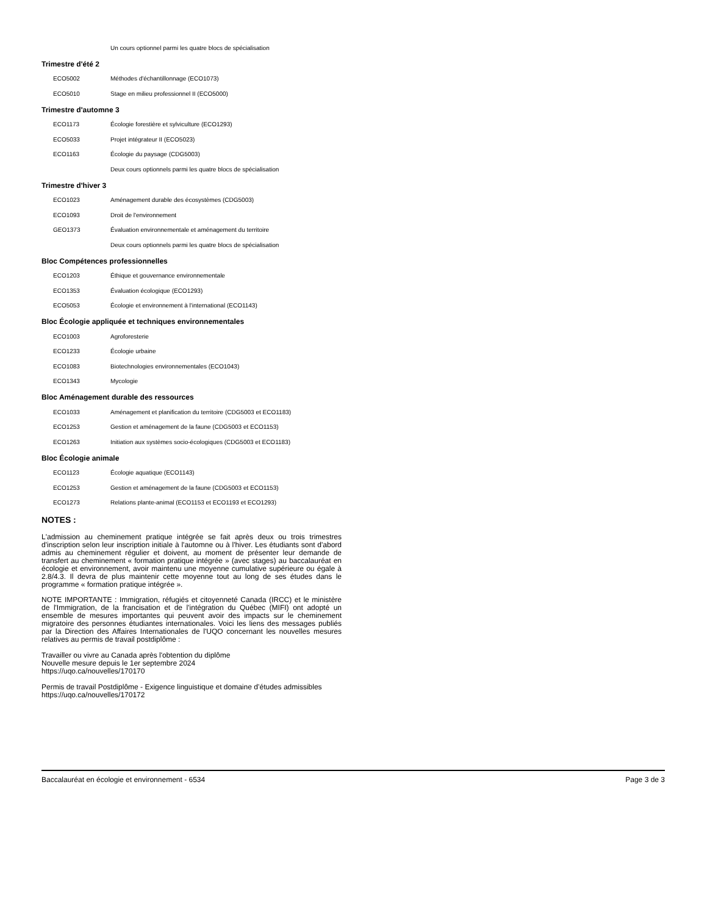| | Un cours optionnel parmi les quatre blocs de spécialisation |
Trimestre d'été 2
| ECO5002 | Méthodes d'échantillonnage (ECO1073) |
| ECO5010 | Stage en milieu professionnel II (ECO5000) |
Trimestre d'automne 3
| ECO1173 | Écologie forestière et sylviculture (ECO1293) |
| ECO5033 | Projet intégrateur II (ECO5023) |
| ECO1163 | Écologie du paysage (CDG5003) |
| | Deux cours optionnels parmi les quatre blocs de spécialisation |
Trimestre d'hiver 3
| ECO1023 | Aménagement durable des écosystèmes (CDG5003) |
| ECO1093 | Droit de l'environnement |
| GEO1373 | Évaluation environnementale et aménagement du territoire |
| | Deux cours optionnels parmi les quatre blocs de spécialisation |
Bloc Compétences professionnelles
| ECO1203 | Éthique et gouvernance environnementale |
| ECO1353 | Évaluation écologique (ECO1293) |
| ECO5053 | Écologie et environnement à l'international (ECO1143) |
Bloc Écologie appliquée et techniques environnementales
| ECO1003 | Agroforesterie |
| ECO1233 | Écologie urbaine |
| ECO1083 | Biotechnologies environnementales (ECO1043) |
| ECO1343 | Mycologie |
Bloc Aménagement durable des ressources
| ECO1033 | Aménagement et planification du territoire (CDG5003 et ECO1183) |
| ECO1253 | Gestion et aménagement de la faune (CDG5003 et ECO1153) |
| ECO1263 | Initiation aux systèmes socio-écologiques (CDG5003 et ECO1183) |
Bloc Écologie animale
| ECO1123 | Écologie aquatique (ECO1143) |
| ECO1253 | Gestion et aménagement de la faune (CDG5003 et ECO1153) |
| ECO1273 | Relations plante-animal (ECO1153 et ECO1193 et ECO1293) |
NOTES :
L'admission au cheminement pratique intégrée se fait après deux ou trois trimestres d'inscription selon leur inscription initiale à l'automne ou à l'hiver. Les étudiants sont d'abord admis au cheminement régulier et doivent, au moment de présenter leur demande de transfert au cheminement « formation pratique intégrée » (avec stages) au baccalauréat en écologie et environnement, avoir maintenu une moyenne cumulative supérieure ou égale à 2.8/4.3. Il devra de plus maintenir cette moyenne tout au long de ses études dans le programme « formation pratique intégrée ».
NOTE IMPORTANTE : Immigration, réfugiés et citoyenneté Canada (IRCC) et le ministère de l'Immigration, de la francisation et de l'intégration du Québec (MIFI) ont adopté un ensemble de mesures importantes qui peuvent avoir des impacts sur le cheminement migratoire des personnes étudiantes internationales. Voici les liens des messages publiés par la Direction des Affaires Internationales de l'UQO concernant les nouvelles mesures relatives au permis de travail postdiplôme :
Travailler ou vivre au Canada après l'obtention du diplôme
Nouvelle mesure depuis le 1er septembre 2024
https://uqo.ca/nouvelles/170170
Permis de travail Postdiplôme - Exigence linguistique et domaine d’études admissibles
https://uqo.ca/nouvelles/170172
Baccalauréat en écologie et environnement - 6534 Page 3 de 3